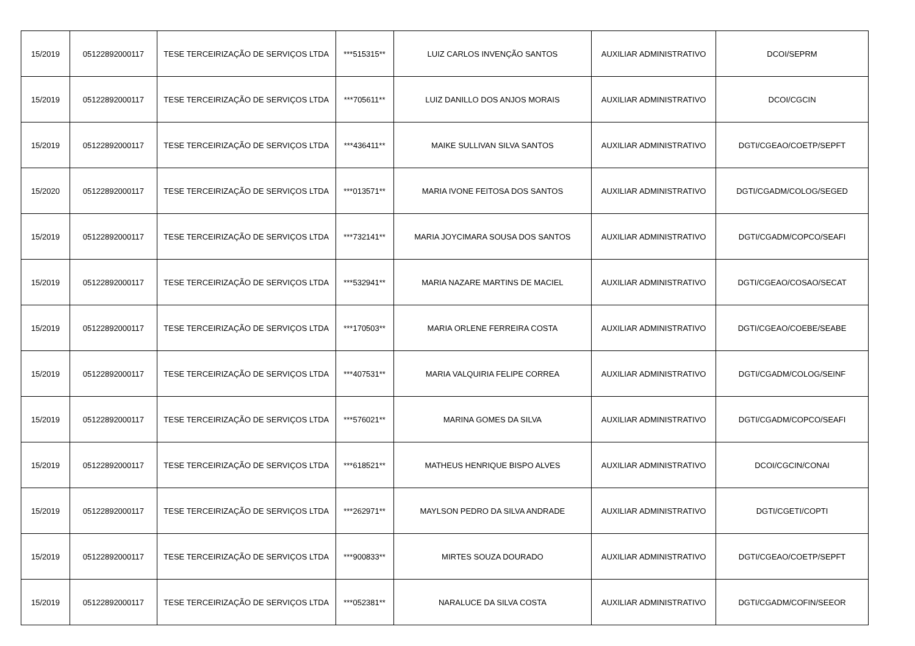| 15/2019 | 05122892000117 | TESE TERCEIRIZAÇÃO DE SERVIÇOS LTDA | ***515315** | LUIZ CARLOS INVENÇÃO SANTOS | AUXILIAR ADMINISTRATIVO | DCOI/SEPRM |
| 15/2019 | 05122892000117 | TESE TERCEIRIZAÇÃO DE SERVIÇOS LTDA | ***705611** | LUIZ DANILLO DOS ANJOS MORAIS | AUXILIAR ADMINISTRATIVO | DCOI/CGCIN |
| 15/2019 | 05122892000117 | TESE TERCEIRIZAÇÃO DE SERVIÇOS LTDA | ***436411** | MAIKE SULLIVAN SILVA SANTOS | AUXILIAR ADMINISTRATIVO | DGTI/CGEAO/COETP/SEPFT |
| 15/2020 | 05122892000117 | TESE TERCEIRIZAÇÃO DE SERVIÇOS LTDA | ***013571** | MARIA IVONE FEITOSA DOS SANTOS | AUXILIAR ADMINISTRATIVO | DGTI/CGADM/COLOG/SEGED |
| 15/2019 | 05122892000117 | TESE TERCEIRIZAÇÃO DE SERVIÇOS LTDA | ***732141** | MARIA JOYCIMARA SOUSA DOS SANTOS | AUXILIAR ADMINISTRATIVO | DGTI/CGADM/COPCO/SEAFI |
| 15/2019 | 05122892000117 | TESE TERCEIRIZAÇÃO DE SERVIÇOS LTDA | ***532941** | MARIA NAZARE MARTINS DE MACIEL | AUXILIAR ADMINISTRATIVO | DGTI/CGEAO/COSAO/SECAT |
| 15/2019 | 05122892000117 | TESE TERCEIRIZAÇÃO DE SERVIÇOS LTDA | ***170503** | MARIA ORLENE FERREIRA COSTA | AUXILIAR ADMINISTRATIVO | DGTI/CGEAO/COEBE/SEABE |
| 15/2019 | 05122892000117 | TESE TERCEIRIZAÇÃO DE SERVIÇOS LTDA | ***407531** | MARIA VALQUIRIA FELIPE CORREA | AUXILIAR ADMINISTRATIVO | DGTI/CGADM/COLOG/SEINF |
| 15/2019 | 05122892000117 | TESE TERCEIRIZAÇÃO DE SERVIÇOS LTDA | ***576021** | MARINA GOMES DA SILVA | AUXILIAR ADMINISTRATIVO | DGTI/CGADM/COPCO/SEAFI |
| 15/2019 | 05122892000117 | TESE TERCEIRIZAÇÃO DE SERVIÇOS LTDA | ***618521** | MATHEUS HENRIQUE BISPO ALVES | AUXILIAR ADMINISTRATIVO | DCOI/CGCIN/CONAI |
| 15/2019 | 05122892000117 | TESE TERCEIRIZAÇÃO DE SERVIÇOS LTDA | ***262971** | MAYLSON PEDRO DA SILVA ANDRADE | AUXILIAR ADMINISTRATIVO | DGTI/CGETI/COPTI |
| 15/2019 | 05122892000117 | TESE TERCEIRIZAÇÃO DE SERVIÇOS LTDA | ***900833** | MIRTES SOUZA DOURADO | AUXILIAR ADMINISTRATIVO | DGTI/CGEAO/COETP/SEPFT |
| 15/2019 | 05122892000117 | TESE TERCEIRIZAÇÃO DE SERVIÇOS LTDA | ***052381** | NARALUCE DA SILVA COSTA | AUXILIAR ADMINISTRATIVO | DGTI/CGADM/COFIN/SEEOR |